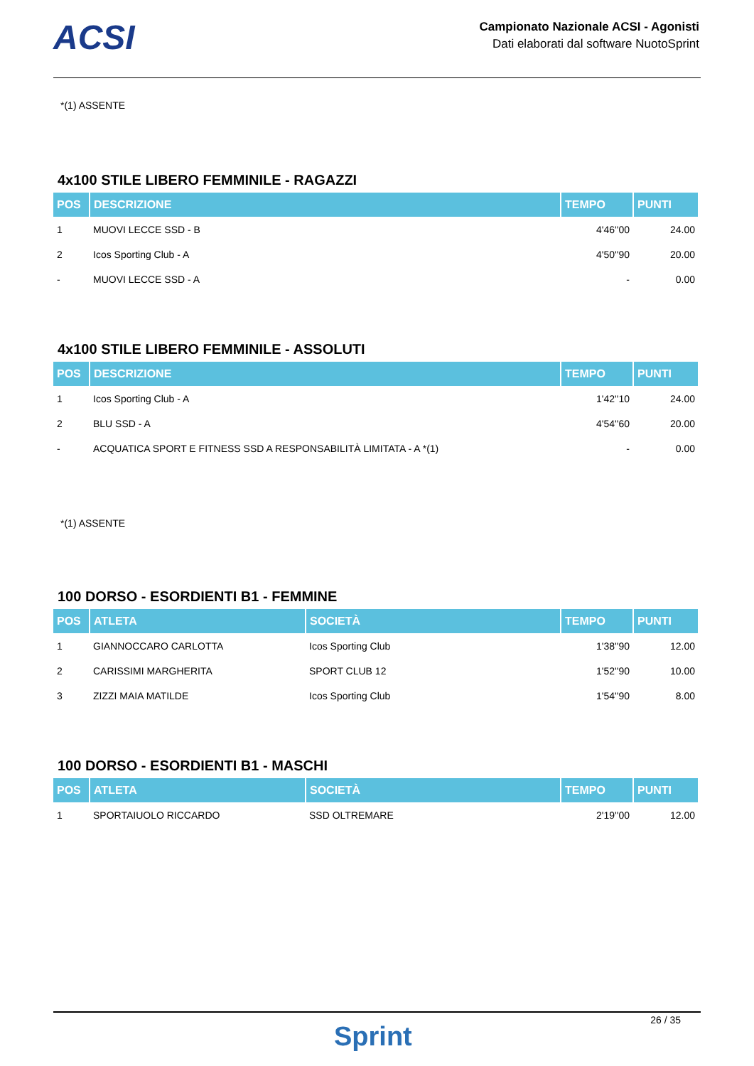ACSI
Campionato Nazionale ACSI - Agonisti
Dati elaborati dal software NuotoSprint
*(1) ASSENTE
4x100 STILE LIBERO FEMMINILE - RAGAZZI
| POS | DESCRIZIONE | TEMPO | PUNTI |
| --- | --- | --- | --- |
| 1 | MUOVI LECCE SSD - B | 4'46''00 | 24.00 |
| 2 | Icos Sporting Club - A | 4'50''90 | 20.00 |
| - | MUOVI LECCE SSD - A | - | 0.00 |
4x100 STILE LIBERO FEMMINILE - ASSOLUTI
| POS | DESCRIZIONE | TEMPO | PUNTI |
| --- | --- | --- | --- |
| 1 | Icos Sporting Club - A | 1'42''10 | 24.00 |
| 2 | BLU SSD - A | 4'54''60 | 20.00 |
| - | ACQUATICA SPORT E FITNESS SSD A RESPONSABILITÀ LIMITATA - A *(1) | - | 0.00 |
*(1) ASSENTE
100 DORSO - ESORDIENTI B1 - FEMMINE
| POS | ATLETA | SOCIETÀ | TEMPO | PUNTI |
| --- | --- | --- | --- | --- |
| 1 | GIANNOCCARO CARLOTTA | Icos Sporting Club | 1'38''90 | 12.00 |
| 2 | CARISSIMI MARGHERITA | SPORT CLUB 12 | 1'52''90 | 10.00 |
| 3 | ZIZZI MAIA MATILDE | Icos Sporting Club | 1'54''90 | 8.00 |
100 DORSO - ESORDIENTI B1 - MASCHI
| POS | ATLETA | SOCIETÀ | TEMPO | PUNTI |
| --- | --- | --- | --- | --- |
| 1 | SPORTAIUOLO RICCARDO | SSD OLTREMARE | 2'19''00 | 12.00 |
26 / 35
Sprint